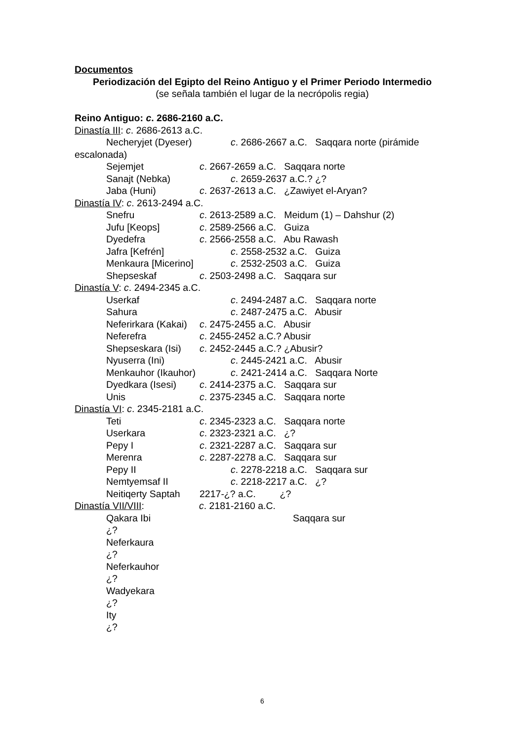Documentos
Periodización del Egipto del Reino Antiguo y el Primer Periodo Intermedio
(se señala también el lugar de la necrópolis regia)
Reino Antiguo: c. 2686-2160 a.C.
Dinastía III: c. 2686-2613 a.C.
Necheryjet (Dyeser) c. 2686-2667 a.C. Saqqara norte (pirámide
escalonada)
Sejemjet c. 2667-2659 a.C. Saqqara norte
Sanajt (Nebka) c. 2659-2637 a.C.? ¿?
Jaba (Huni) c. 2637-2613 a.C. ¿Zawiyet el-Aryan?
Dinastía IV: c. 2613-2494 a.C.
Snefru c. 2613-2589 a.C. Meidum (1) – Dahshur (2)
Jufu [Keops] c. 2589-2566 a.C. Guiza
Dyedefra c. 2566-2558 a.C. Abu Rawash
Jafra [Kefrén] c. 2558-2532 a.C. Guiza
Menkaura [Micerino] c. 2532-2503 a.C. Guiza
Shepseskaf c. 2503-2498 a.C. Saqqara sur
Dinastía V: c. 2494-2345 a.C.
Userkaf c. 2494-2487 a.C. Saqqara norte
Sahura c. 2487-2475 a.C. Abusir
Neferirkara (Kakai) c. 2475-2455 a.C. Abusir
Neferefra c. 2455-2452 a.C.? Abusir
Shepseskara (Isi) c. 2452-2445 a.C.? ¿Abusir?
Nyuserra (Ini) c. 2445-2421 a.C. Abusir
Menkauhor (Ikauhor) c. 2421-2414 a.C. Saqqara Norte
Dyedkara (Isesi) c. 2414-2375 a.C. Saqqara sur
Unis c. 2375-2345 a.C. Saqqara norte
Dinastía VI: c. 2345-2181 a.C.
Teti c. 2345-2323 a.C. Saqqara norte
Userkara c. 2323-2321 a.C. ¿?
Pepy I c. 2321-2287 a.C. Saqqara sur
Merenra c. 2287-2278 a.C. Saqqara sur
Pepy II c. 2278-2218 a.C. Saqqara sur
Nemtyemsaf II c. 2218-2217 a.C. ¿?
Neitiqerty Saptah 2217-¿? a.C. ¿?
Dinastía VII/VIII: c. 2181-2160 a.C.
Qakara Ibi Saqqara sur
¿?
Neferkaura
¿?
Neferkauhor
¿?
Wadyekara
¿?
Ity
¿?
6